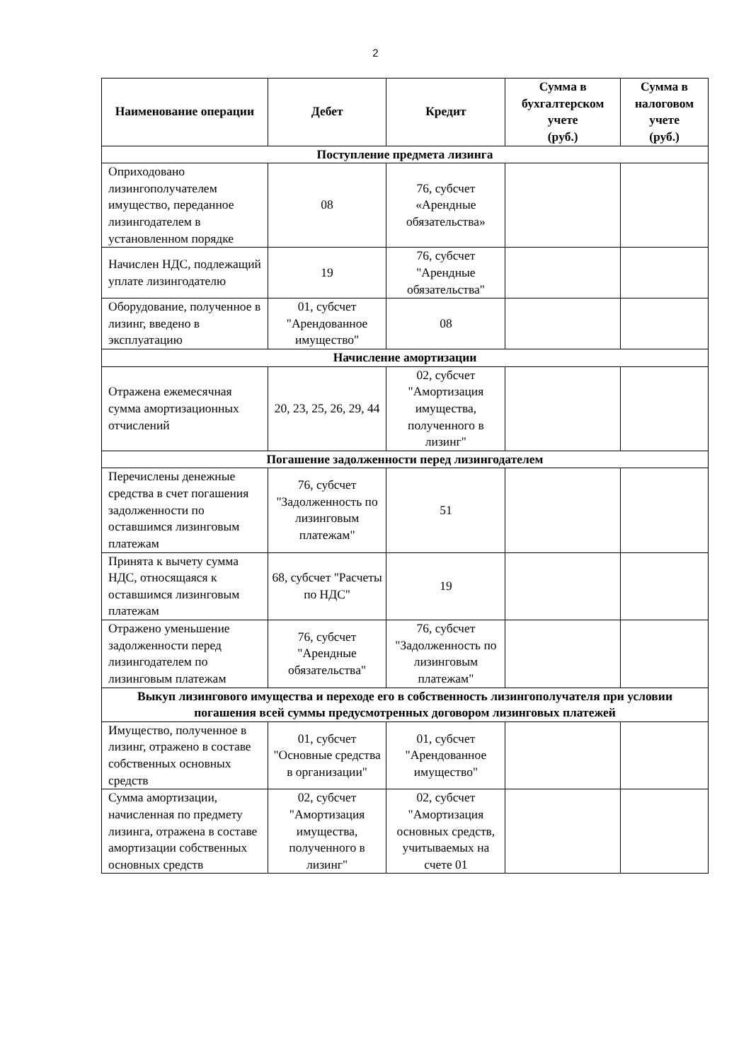2
| Наименование операции | Дебет | Кредит | Сумма в бухгалтерском учете (руб.) | Сумма в налоговом учете (руб.) |
| --- | --- | --- | --- | --- |
| Поступление предмета лизинга | | | | |
| Оприходовано лизингополучателем имущество, переданное лизингодателем в установленном порядке | 08 | 76, субсчет «Арендные обязательства» | | |
| Начислен НДС, подлежащий уплате лизингодателю | 19 | 76, субсчет "Арендные обязательства" | | |
| Оборудование, полученное в лизинг, введено в эксплуатацию | 01, субсчет "Арендованное имущество" | 08 | | |
| Начисление амортизации | | | | |
| Отражена ежемесячная сумма амортизационных отчислений | 20, 23, 25, 26, 29, 44 | 02, субсчет "Амортизация имущества, полученного в лизинг" | | |
| Погашение задолженности перед лизингодателем | | | | |
| Перечислены денежные средства в счет погашения задолженности по оставшимся лизинговым платежам | 76, субсчет "Задолженность по лизинговым платежам" | 51 | | |
| Принята к вычету сумма НДС, относящаяся к оставшимся лизинговым платежам | 68, субсчет "Расчеты по НДС" | 19 | | |
| Отражено уменьшение задолженности перед лизингодателем по лизинговым платежам | 76, субсчет "Арендные обязательства" | 76, субсчет "Задолженность по лизинговым платежам" | | |
| Выкуп лизингового имущества и переходе его в собственность лизингополучателя при условии погашения всей суммы предусмотренных договором лизинговых платежей | | | | |
| Имущество, полученное в лизинг, отражено в составе собственных основных средств | 01, субсчет "Основные средства в организации" | 01, субсчет "Арендованное имущество" | | |
| Сумма амортизации, начисленная по предмету лизинга, отражена в составе амортизации собственных основных средств | 02, субсчет "Амортизация имущества, полученного в лизинг" | 02, субсчет "Амортизация основных средств, учитываемых на счете 01 | | |